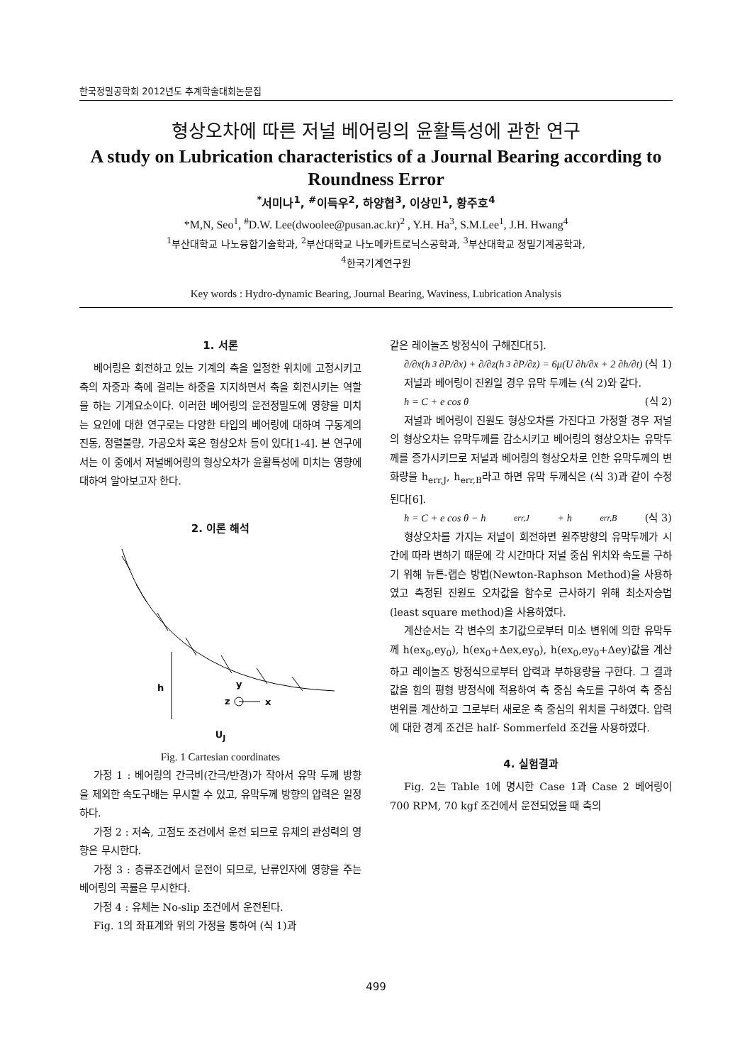한국정밀공학회 2012년도 추계학술대회논문집
형상오차에 따른 저널 베어링의 윤활특성에 관한 연구
A study on Lubrication characteristics of a Journal Bearing according to Roundness Error
<sup>*</sup> 서미나<sup>1</sup>, <sup>#</sup>이득우<sup>2</sup>, 하양협<sup>3</sup>, 이상민<sup>1</sup>, 황주호<sup>4</sup>
*M,N, Seo<sup>1</sup>, <sup>#</sup>D.W. Lee(dwoolee@pusan.ac.kr)<sup>2</sup> , Y.H. Ha<sup>3</sup>, S.M.Lee<sup>1</sup>, J.H. Hwang<sup>4</sup>
<sup>1</sup> 부산대학교 나노융합기술학과, <sup>2</sup>부산대학교 나노메카트로닉스공학과, <sup>3</sup>부산대학교 정밀기계공학과,
<sup>4</sup> 한국기계연구원
Key words : Hydro-dynamic Bearing, Journal Bearing, Waviness, Lubrication Analysis
1. 서론
베어링은 회전하고 있는 기계의 축을 일정한 위치에 고정시키고 축의 자중과 축에 걸리는 하중을 지지하면서 축을 회전시키는 역할을 하는 기계요소이다. 이러한 베어링의 운전정밀도에 영향을 미치는 요인에 대한 연구로는 다양한 타입의 베어링에 대하여 구동계의 진동, 정렬불량, 가공오차 혹은 형상오차 등이 있다[1-4]. 본 연구에서는 이 중에서 저널베어링의 형상오차가 윤활특성에 미치는 영향에 대하여 알아보고자 한다.
2. 이론 해석
h
y
z
x
U<sub>J</sub>
Fig. 1 Cartesian coordinates
가정 1 : 베어링의 간극비(간극/반경)가 작아서 유막 두께 방향을 제외한 속도구배는 무시할 수 있고, 유막두께 방향의 압력은 일정하다.
가정 2 : 저속, 고점도 조건에서 운전 되므로 유체의 관성력의 영향은 무시한다.
가정 3 : 층류조건에서 운전이 되므로, 난류인자에 영향을 주는 베어링의 곡률은 무시한다.
가정 4 : 유체는 No-slip 조건에서 운전된다.
Fig. 1의 좌표계와 위의 가정을 통하여 (식 1)과
같은 레이놀즈 방정식이 구해진다[5].
∂/∂x(h<sup>3</sup> ∂P/∂x) + ∂/∂z(h<sup>3</sup> ∂P/∂z) = 6μ(U ∂h/∂x + 2 ∂h/∂t) (식 1)
저널과 베어링이 진원일 경우 유막 두께는 (식 2)와 같다.
h = C + e cos θ (식 2)
저널과 베어링이 진원도 형상오차를 가진다고 가정할 경우 저널의 형상오차는 유막두께를 감소시키고 베어링의 형상오차는 유막두께를 증가시키므로 저널과 베어링의 형상오차로 인한 유막두께의 변화량을 h<sub>err,J</sub>, h<sub>err,B</sub>라고 하면 유막 두께식은 (식 3)과 같이 수정된다[6].
h = C + e cos θ − h<sub>err,J</sub> + h<sub>err,B</sub> (식 3)
형상오차를 가지는 저널이 회전하면 원주방향의 유막두께가 시간에 따라 변하기 때문에 각 시간마다 저널 중심 위치와 속도를 구하기 위해 뉴튼-랩슨 방법(Newton-Raphson Method)을 사용하였고 측정된 진원도 오차값을 함수로 근사하기 위해 최소자승법(least square method)을 사용하였다.
계산순서는 각 변수의 초기값으로부터 미소 변위에 의한 유막두께 h(ex<sub>0</sub>,ey<sub>0</sub>), h(ex<sub>0</sub>+Δex,ey<sub>0</sub>), h(ex<sub>0</sub>,ey<sub>0</sub>+Δey)값을 계산하고 레이놀즈 방정식으로부터 압력과 부하용량을 구한다. 그 결과값을 힘의 평형 방정식에 적용하여 축 중심 속도를 구하여 축 중심 변위를 계산하고 그로부터 새로운 축 중심의 위치를 구하였다. 압력에 대한 경계 조건은 half- Sommerfeld 조건을 사용하였다.
4. 실험결과
Fig. 2는 Table 1에 명시한 Case 1과 Case 2 베어링이 700 RPM, 70 kgf 조건에서 운전되었을 때 축의
499